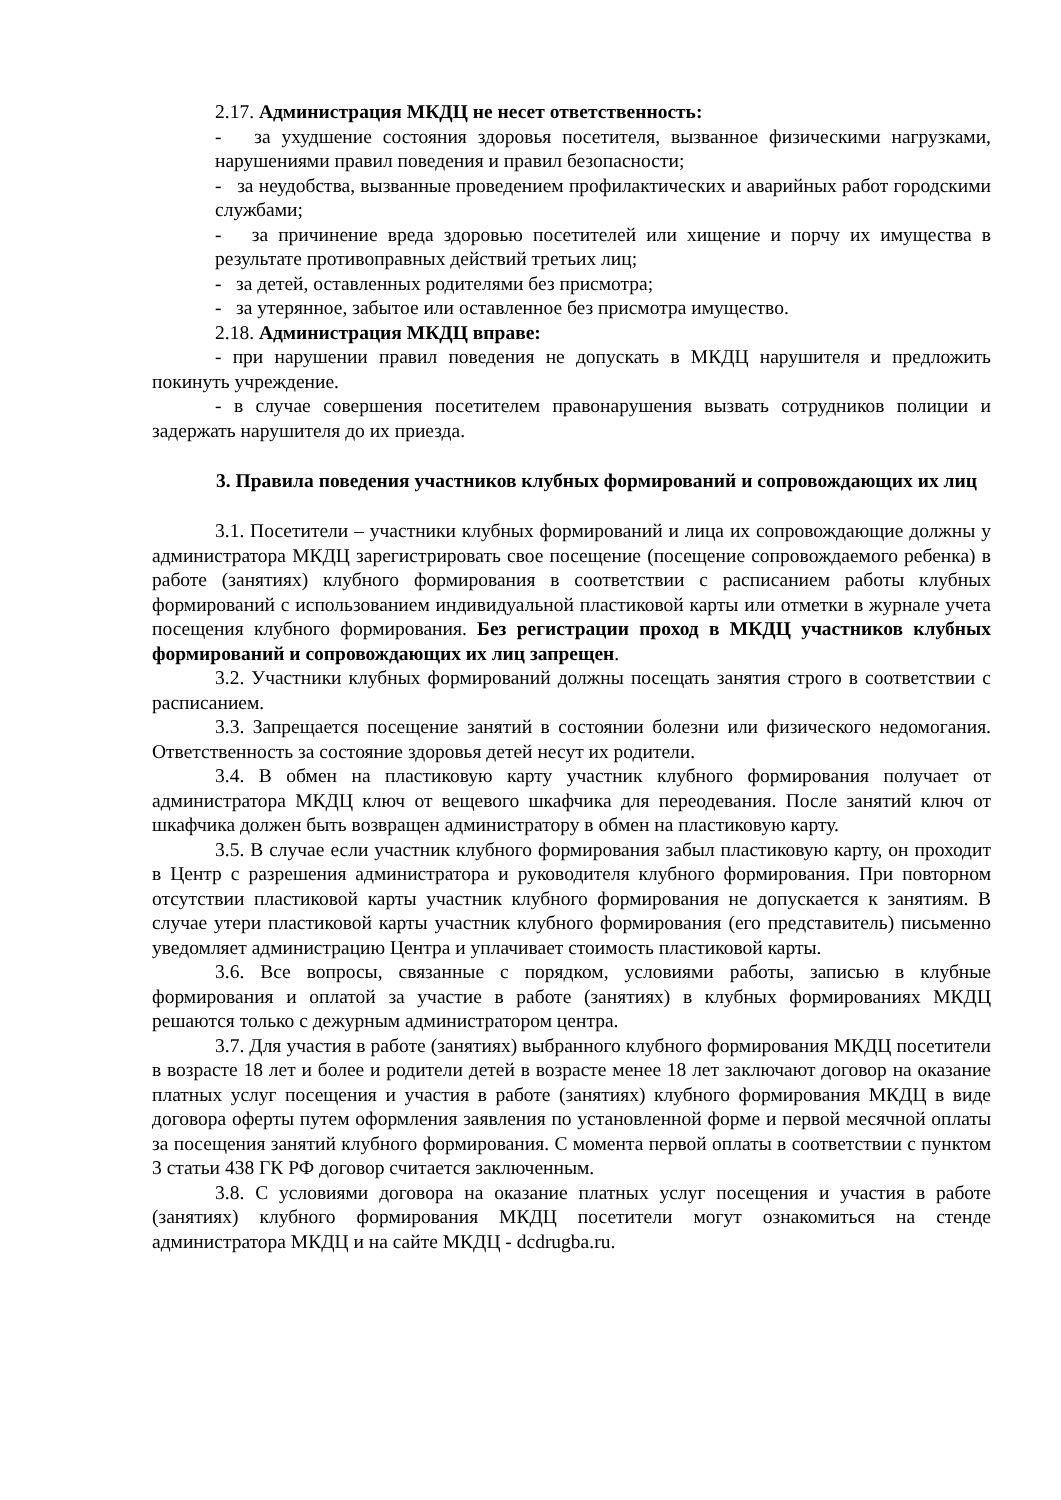2.17. Администрация МКДЦ не несет ответственность:
- за ухудшение состояния здоровья посетителя, вызванное физическими нагрузками, нарушениями правил поведения и правил безопасности;
- за неудобства, вызванные проведением профилактических и аварийных работ городскими службами;
- за причинение вреда здоровью посетителей или хищение и порчу их имущества в результате противоправных действий третьих лиц;
- за детей, оставленных родителями без присмотра;
- за утерянное, забытое или оставленное без присмотра имущество.
2.18. Администрация МКДЦ вправе:
- при нарушении правил поведения не допускать в МКДЦ нарушителя и предложить покинуть учреждение.
- в случае совершения посетителем правонарушения вызвать сотрудников полиции и задержать нарушителя до их приезда.
3. Правила поведения участников клубных формирований и сопровождающих их лиц
3.1. Посетители – участники клубных формирований и лица их сопровождающие должны у администратора МКДЦ зарегистрировать свое посещение (посещение сопровождаемого ребенка) в работе (занятиях) клубного формирования в соответствии с расписанием работы клубных формирований с использованием индивидуальной пластиковой карты или отметки в журнале учета посещения клубного формирования. Без регистрации проход в МКДЦ участников клубных формирований и сопровождающих их лиц запрещен.
3.2. Участники клубных формирований должны посещать занятия строго в соответствии с расписанием.
3.3. Запрещается посещение занятий в состоянии болезни или физического недомогания. Ответственность за состояние здоровья детей несут их родители.
3.4. В обмен на пластиковую карту участник клубного формирования получает от администратора МКДЦ ключ от вещевого шкафчика для переодевания. После занятий ключ от шкафчика должен быть возвращен администратору в обмен на пластиковую карту.
3.5. В случае если участник клубного формирования забыл пластиковую карту, он проходит в Центр с разрешения администратора и руководителя клубного формирования. При повторном отсутствии пластиковой карты участник клубного формирования не допускается к занятиям. В случае утери пластиковой карты участник клубного формирования (его представитель) письменно уведомляет администрацию Центра и уплачивает стоимость пластиковой карты.
3.6. Все вопросы, связанные с порядком, условиями работы, записью в клубные формирования и оплатой за участие в работе (занятиях) в клубных формированиях МКДЦ решаются только с дежурным администратором центра.
3.7. Для участия в работе (занятиях) выбранного клубного формирования МКДЦ посетители в возрасте 18 лет и более и родители детей в возрасте менее 18 лет заключают договор на оказание платных услуг посещения и участия в работе (занятиях) клубного формирования МКДЦ в виде договора оферты путем оформления заявления по установленной форме и первой месячной оплаты за посещения занятий клубного формирования. С момента первой оплаты в соответствии с пунктом 3 статьи 438 ГК РФ договор считается заключенным.
3.8. С условиями договора на оказание платных услуг посещения и участия в работе (занятиях) клубного формирования МКДЦ посетители могут ознакомиться на стенде администратора МКДЦ и на сайте МКДЦ - dcdrugba.ru.